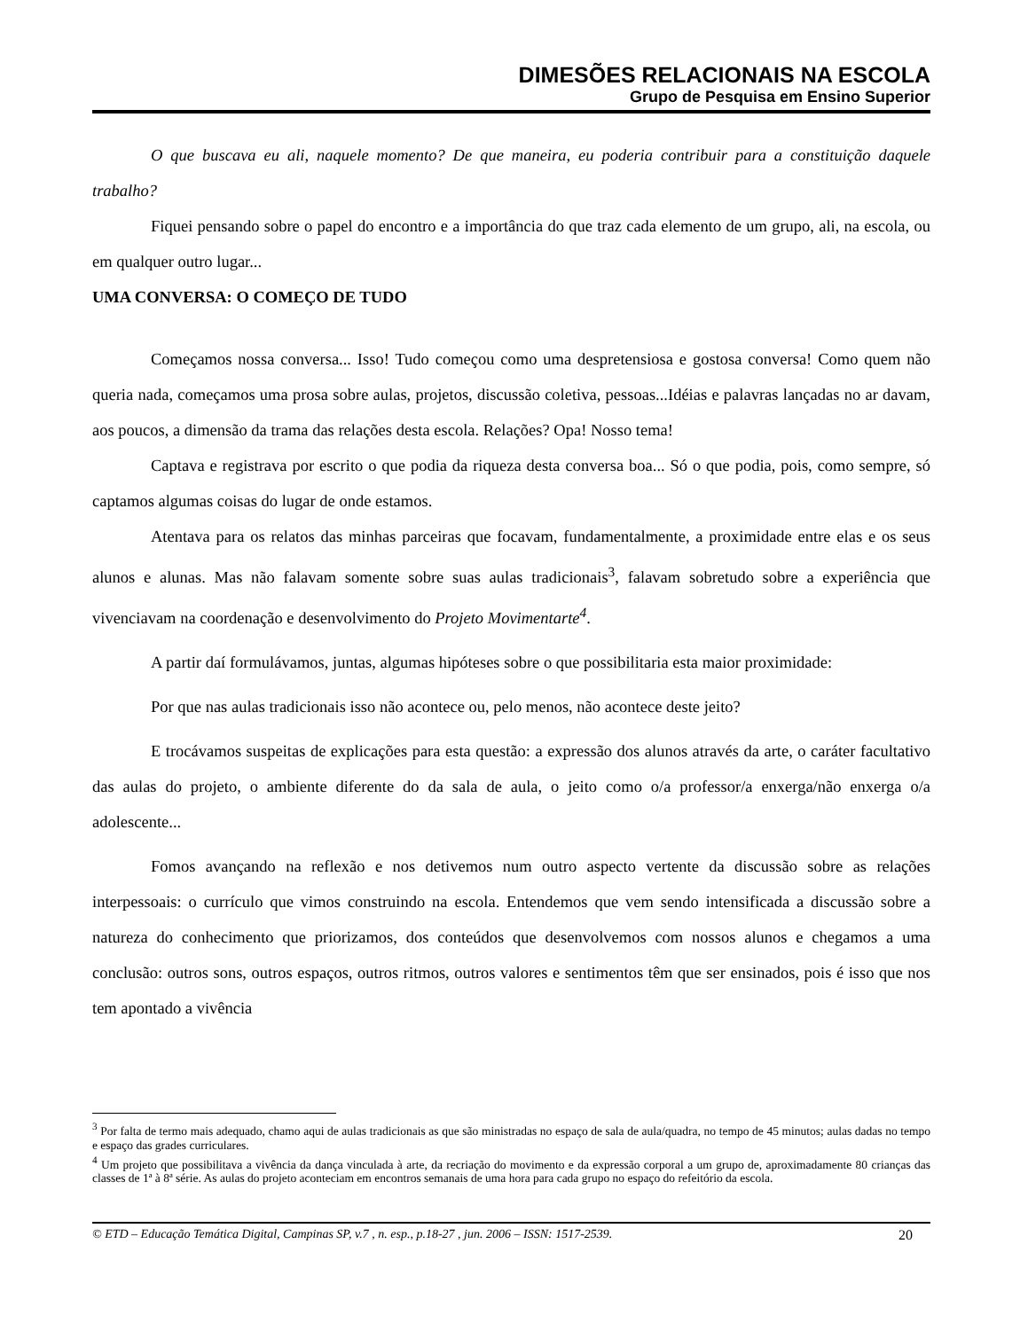DIMESÕES RELACIONAIS NA ESCOLA
Grupo de Pesquisa em Ensino Superior
O que buscava eu ali, naquele momento? De que maneira, eu poderia contribuir para a constituição daquele trabalho?
Fiquei pensando sobre o papel do encontro e a importância do que traz cada elemento de um grupo, ali, na escola, ou em qualquer outro lugar...
UMA CONVERSA: O COMEÇO DE TUDO
Começamos nossa conversa... Isso! Tudo começou como uma despretensiosa e gostosa conversa! Como quem não queria nada, começamos uma prosa sobre aulas, projetos, discussão coletiva, pessoas...Idéias e palavras lançadas no ar davam, aos poucos, a dimensão da trama das relações desta escola. Relações? Opa! Nosso tema!
Captava e registrava por escrito o que podia da riqueza desta conversa boa... Só o que podia, pois, como sempre, só captamos algumas coisas do lugar de onde estamos.
Atentava para os relatos das minhas parceiras que focavam, fundamentalmente, a proximidade entre elas e os seus alunos e alunas. Mas não falavam somente sobre suas aulas tradicionais<sup>3</sup>, falavam sobretudo sobre a experiência que vivenciavam na coordenação e desenvolvimento do Projeto Movimentarte<sup>4</sup>.
A partir daí formulávamos, juntas, algumas hipóteses sobre o que possibilitaria esta maior proximidade:
Por que nas aulas tradicionais isso não acontece ou, pelo menos, não acontece deste jeito?
E trocávamos suspeitas de explicações para esta questão: a expressão dos alunos através da arte, o caráter facultativo das aulas do projeto, o ambiente diferente do da sala de aula, o jeito como o/a professor/a enxerga/não enxerga o/a adolescente...
Fomos avançando na reflexão e nos detivemos num outro aspecto vertente da discussão sobre as relações interpessoais: o currículo que vimos construindo na escola. Entendemos que vem sendo intensificada a discussão sobre a natureza do conhecimento que priorizamos, dos conteúdos que desenvolvemos com nossos alunos e chegamos a uma conclusão: outros sons, outros espaços, outros ritmos, outros valores e sentimentos têm que ser ensinados, pois é isso que nos tem apontado a vivência
<sup>3</sup> Por falta de termo mais adequado, chamo aqui de aulas tradicionais as que são ministradas no espaço de sala de aula/quadra, no tempo de 45 minutos; aulas dadas no tempo e espaço das grades curriculares.
<sup>4</sup> Um projeto que possibilitava a vivência da dança vinculada à arte, da recriação do movimento e da expressão corporal a um grupo de, aproximadamente 80 crianças das classes de 1ª à 8ª série. As aulas do projeto aconteciam em encontros semanais de uma hora para cada grupo no espaço do refeitório da escola.
© ETD – Educação Temática Digital, Campinas SP, v.7 , n. esp., p.18-27 , jun. 2006 – ISSN: 1517-2539. 20